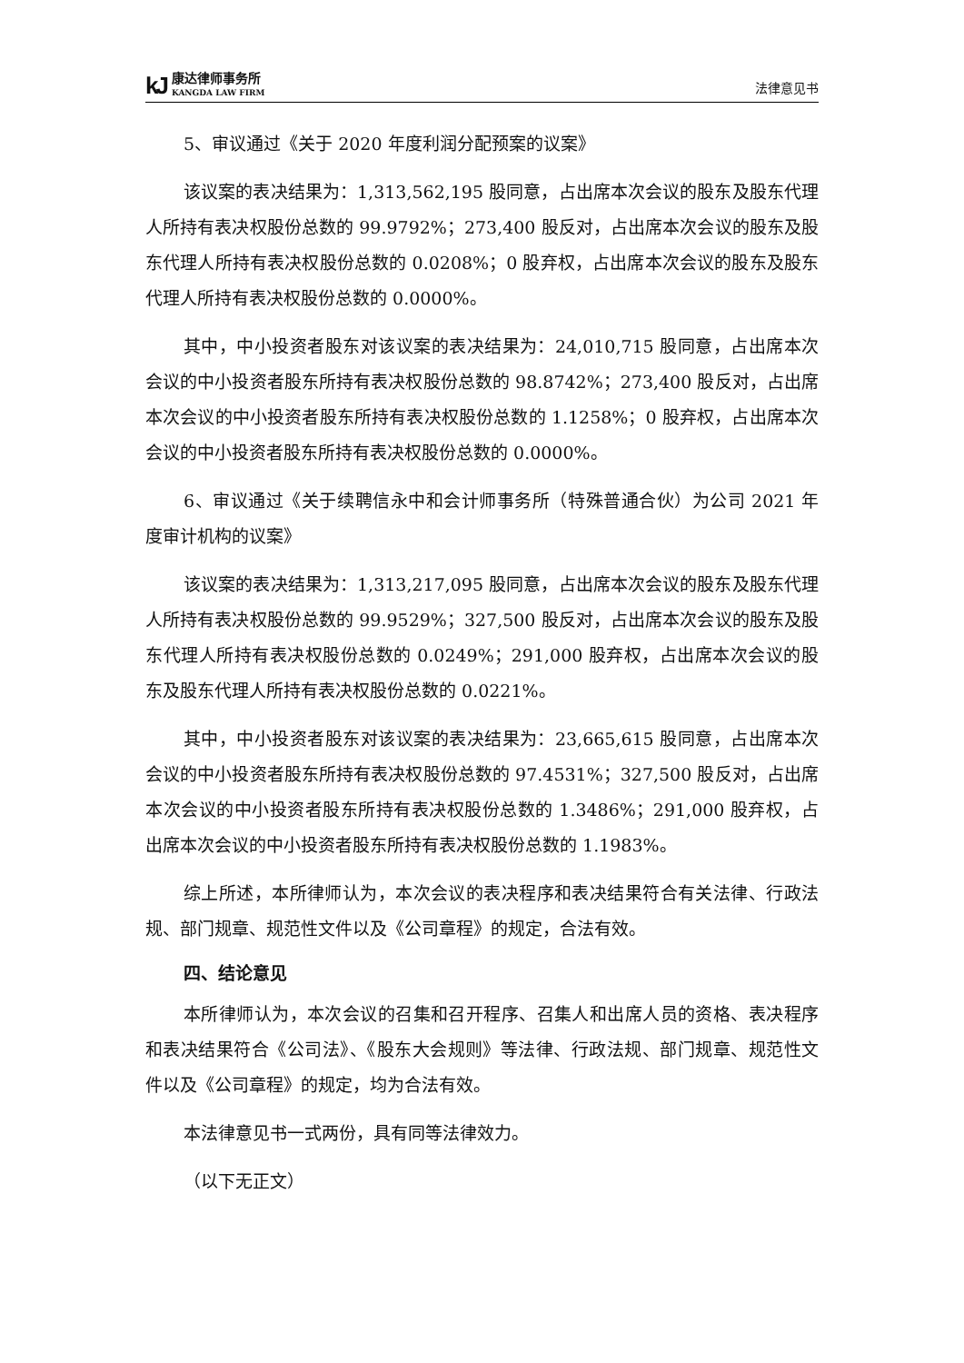kJ 康达律师事务所
KANGDA LAW FIRM
法律意见书
5、审议通过《关于 2020 年度利润分配预案的议案》
该议案的表决结果为：1,313,562,195 股同意，占出席本次会议的股东及股东代理人所持有表决权股份总数的 99.9792%；273,400 股反对，占出席本次会议的股东及股东代理人所持有表决权股份总数的 0.0208%；0 股弃权，占出席本次会议的股东及股东代理人所持有表决权股份总数的 0.0000%。
其中，中小投资者股东对该议案的表决结果为：24,010,715 股同意，占出席本次会议的中小投资者股东所持有表决权股份总数的 98.8742%；273,400 股反对，占出席本次会议的中小投资者股东所持有表决权股份总数的 1.1258%；0 股弃权，占出席本次会议的中小投资者股东所持有表决权股份总数的 0.0000%。
6、审议通过《关于续聘信永中和会计师事务所（特殊普通合伙）为公司 2021 年度审计机构的议案》
该议案的表决结果为：1,313,217,095 股同意，占出席本次会议的股东及股东代理人所持有表决权股份总数的 99.9529%；327,500 股反对，占出席本次会议的股东及股东代理人所持有表决权股份总数的 0.0249%；291,000 股弃权，占出席本次会议的股东及股东代理人所持有表决权股份总数的 0.0221%。
其中，中小投资者股东对该议案的表决结果为：23,665,615 股同意，占出席本次会议的中小投资者股东所持有表决权股份总数的 97.4531%；327,500 股反对，占出席本次会议的中小投资者股东所持有表决权股份总数的 1.3486%；291,000 股弃权，占出席本次会议的中小投资者股东所持有表决权股份总数的 1.1983%。
综上所述，本所律师认为，本次会议的表决程序和表决结果符合有关法律、行政法规、部门规章、规范性文件以及《公司章程》的规定，合法有效。
四、结论意见
本所律师认为，本次会议的召集和召开程序、召集人和出席人员的资格、表决程序和表决结果符合《公司法》、《股东大会规则》等法律、行政法规、部门规章、规范性文件以及《公司章程》的规定，均为合法有效。
本法律意见书一式两份，具有同等法律效力。
（以下无正文）